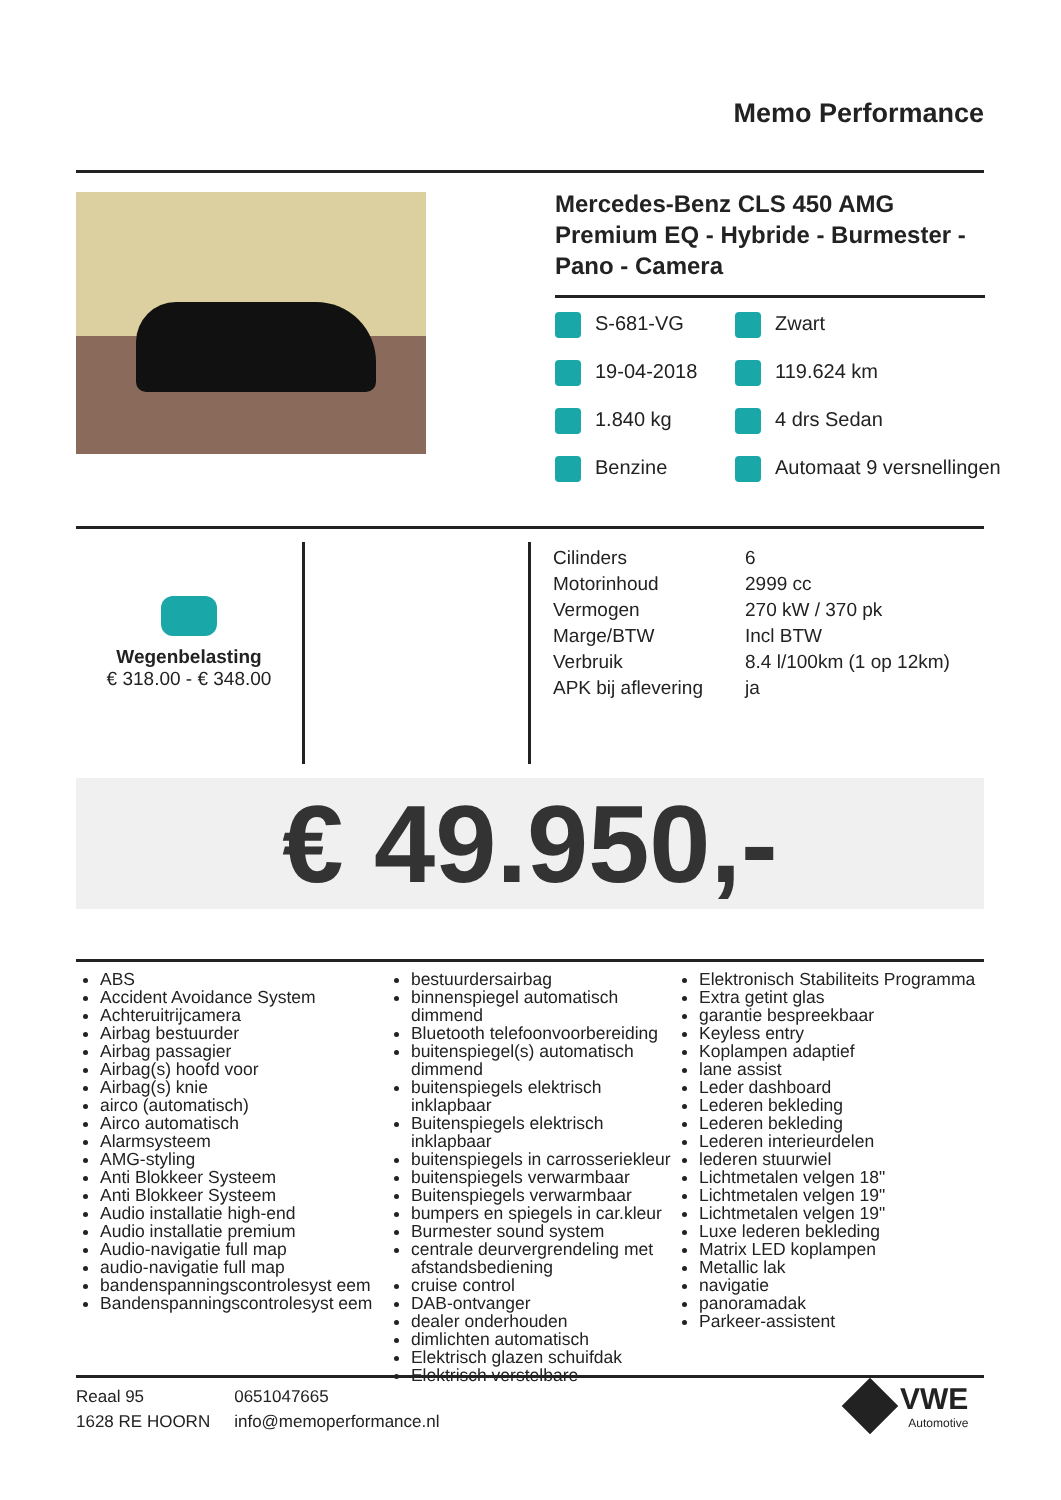Memo Performance
Mercedes-Benz CLS 450 AMG Premium EQ - Hybride - Burmester - Pano - Camera
S-681-VG
Zwart
19-04-2018
119.624 km
1.840 kg
4 drs Sedan
Benzine
Automaat 9 versnellingen
Wegenbelasting
€ 318.00 - € 348.00
| Cilinders | 6 |
| Motorinhoud | 2999 cc |
| Vermogen | 270 kW / 370 pk |
| Marge/BTW | Incl BTW |
| Verbruik | 8.4 l/100km (1 op 12km) |
| APK bij aflevering | ja |
€ 49.950,-
ABS
Accident Avoidance System
Achteruitrijcamera
Airbag bestuurder
Airbag passagier
Airbag(s) hoofd voor
Airbag(s) knie
airco (automatisch)
Airco automatisch
Alarmsysteem
AMG-styling
Anti Blokkeer Systeem
Anti Blokkeer Systeem
Audio installatie high-end
Audio installatie premium
Audio-navigatie full map
audio-navigatie full map
bandenspanningscontrolesyst eem
Bandenspanningscontrolesyst eem
bestuurdersairbag
binnenspiegel automatisch dimmend
Bluetooth telefoonvoorbereiding
buitenspiegel(s) automatisch dimmend
buitenspiegels elektrisch inklapbaar
Buitenspiegels elektrisch inklapbaar
buitenspiegels in carrosseriekleur
buitenspiegels verwarmbaar
Buitenspiegels verwarmbaar
bumpers en spiegels in car.kleur
Burmester sound system
centrale deurvergrendeling met afstandsbediening
cruise control
DAB-ontvanger
dealer onderhouden
dimlichten automatisch
Elektrisch glazen schuifdak
Elektrisch verstelbare
Elektronisch Stabiliteits Programma
Extra getint glas
garantie bespreekbaar
Keyless entry
Koplampen adaptief
lane assist
Leder dashboard
Lederen bekleding
Lederen bekleding
Lederen interieurdelen
lederen stuurwiel
Lichtmetalen velgen 18"
Lichtmetalen velgen 19"
Lichtmetalen velgen 19"
Luxe lederen bekleding
Matrix LED koplampen
Metallic lak
navigatie
panoramadak
Parkeer-assistent
Reaal 95
1628 RE HOORN
0651047665
info@memoperformance.nl
VWE
Automotive